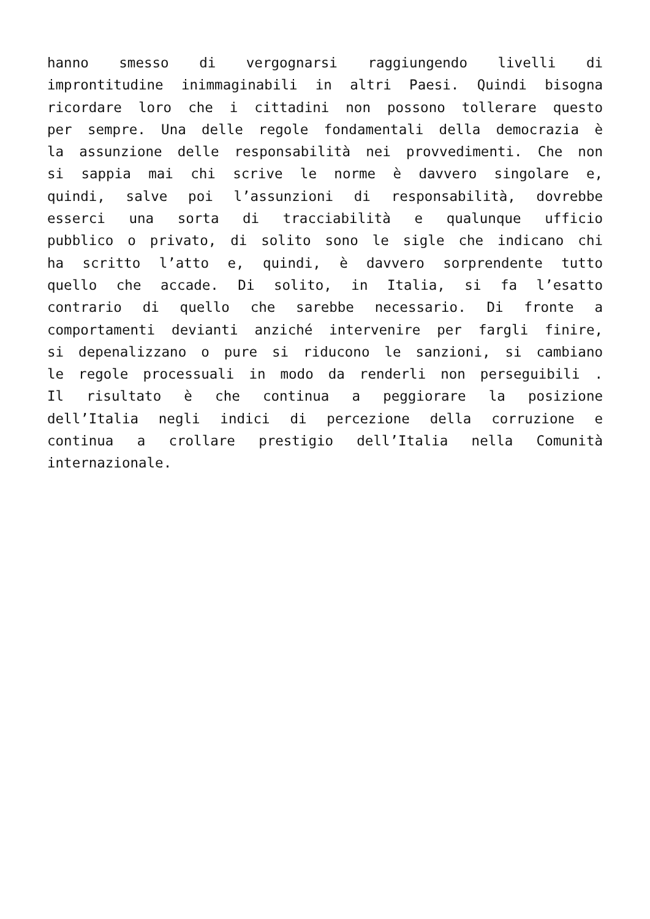hanno smesso di vergognarsi raggiungendo livelli di
improntitudine inimmaginabili in altri Paesi. Quindi bisogna
ricordare loro che i cittadini non possono tollerare questo
per sempre. Una delle regole fondamentali della democrazia è
la assunzione delle responsabilità nei provvedimenti. Che non
si sappia mai chi scrive le norme è davvero singolare e,
quindi, salve poi l’assunzioni di responsabilità, dovrebbe
esserci una sorta di tracciabilità e qualunque ufficio
pubblico o privato, di solito sono le sigle che indicano chi
ha scritto l’atto e, quindi, è davvero sorprendente tutto
quello che accade. Di solito, in Italia, si fa l’esatto
contrario di quello che sarebbe necessario. Di fronte a
comportamenti devianti anziché intervenire per fargli finire,
si depenalizzano o pure si riducono le sanzioni, si cambiano
le regole processuali in modo da renderli non perseguibili .
Il risultato è che continua a peggiorare la posizione
dell’Italia negli indici di percezione della corruzione e
continua a crollare prestigio dell’Italia nella Comunità
internazionale.